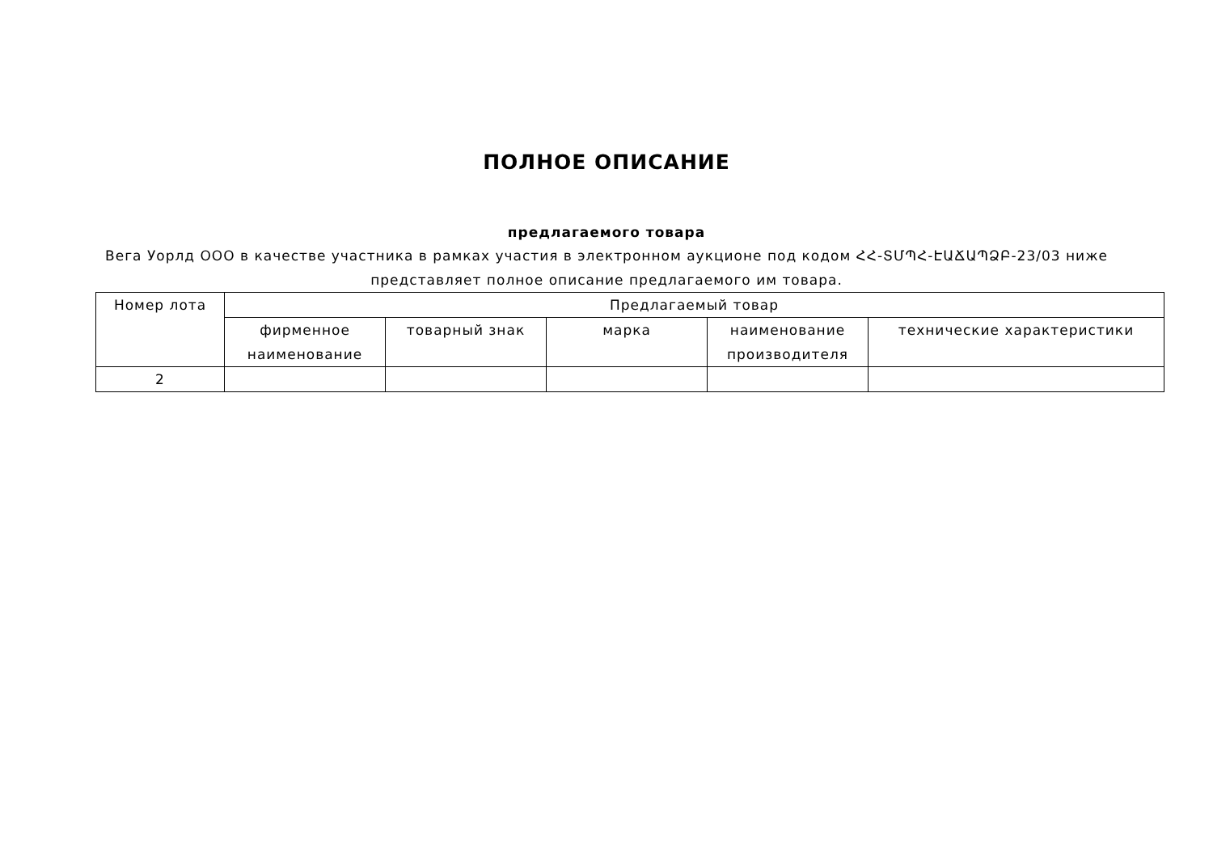ПОЛНОЕ ОПИСАНИЕ
предлагаемого товара
Вега Уорлд ООО в качестве участника в рамках участия в электронном аукционе под кодом ՀՀ-ՏՄՊՀ-ԷԱՃԱՊՁԲ-23/03 ниже представляет полное описание предлагаемого им товара.
| Номер лота | Предлагаемый товар | | | | |
| --- | --- | --- | --- | --- | --- |
| | фирменное наименование | товарный знак | марка | наименование производителя | технические характеристики |
| 2 | | | | | |